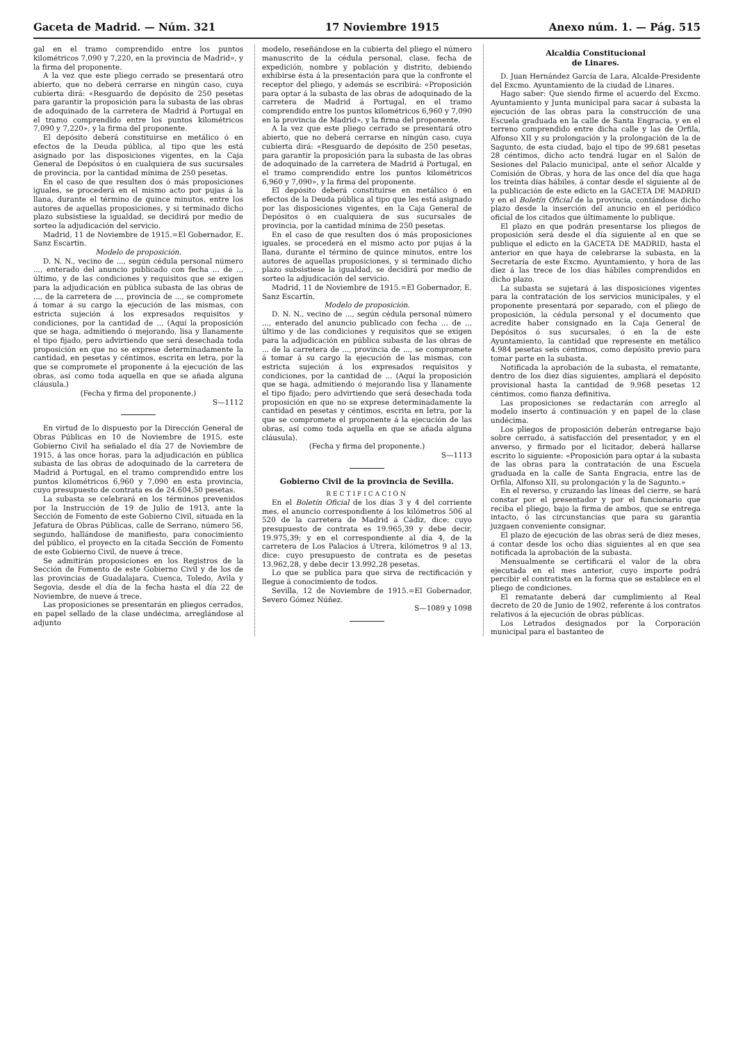Gaceta de Madrid. — Núm. 321 17 Noviembre 1915 Anexo núm. 1. — Pág. 515
gal en el tramo comprendido entre los puntos kilométricos 7,090 y 7,220, en la provincia de Madrid», y la firma del proponente.
A la vez que este pliego cerrado se presentará otro abierto, que no deberá cerrarse en ningún caso, cuya cubierta dirá: «Resguardo de depósito de 250 pesetas para garantir la proposición para la subasta de las obras de adoquinado de la carretera de Madrid á Portugal en el tramo comprendido entre los puntos kilométricos 7,090 y 7,220», y la firma del proponente.
El depósito deberá constituirse en metálico ó en efectos de la Deuda pública, al tipo que les está asignado por las disposiciones vigentes, en la Caja General de Depósitos ó en cualquiera de sus sucursales de provincia, por la cantidad mínima de 250 pesetas.
En el caso de que resulten dos ó más proposiciones iguales, se procederá en el mismo acto por pujas á la llana, durante el término de quince minutos, entre los autores de aquellas proposiciones, y si terminado dicho plazo subsistiese la igualdad, se decidirá por medio de sorteo la adjudicación del servicio.
Madrid, 11 de Noviembre de 1915.=El Gobernador, E. Sanz Escartín.
Modelo de proposición.
D. N. N., vecino de ..., según cédula personal número ..., enterado del anuncio publicado con fecha ... de ... último, y de las condiciones y requisitos que se exigen para la adjudicación en pública subasta de las obras de ..., de la carretera de ..., provincia de ..., se compromete á tomar á su cargo la ejecución de las mismas, con estricta sujeción á los expresados requisitos y condiciones, por la cantidad de ... (Aquí la proposición que se haga, admitiendo ó mejorando, lisa y llanamente el tipo fijado, pero advirtiendo que será desechada toda proposición en que no se exprese determinadamente la cantidad, en pesetas y céntimos, escrita en letra, por la que se compromete el proponente á la ejecución de las obras, así como toda aquella en que se añada alguna cláusula.)
(Fecha y firma del proponente.)
S—1112
En virtud de lo dispuesto por la Dirección General de Obras Públicas en 10 de Noviembre de 1915, este Gobierno Civil ha señalado el día 27 de Noviembre de 1915, á las once horas, para la adjudicación en pública subasta de las obras de adoquinado de la carretera de Madrid á Portugal, en el tramo comprendido entre los puntos kilométricos 6,960 y 7,090 en esta provincia, cuyo presupuesto de contrata es de 24.604,50 pesetas.
La subasta se celebrará en los términos prevenidos por la Instrucción de 19 de Julio de 1913, ante la Sección de Fomento de este Gobierno Civil, situada en la Jefatura de Obras Públicas, calle de Serrano, número 56, segundo, hallándose de manifiesto, para conocimiento del público, el proyecto en la citada Sección de Fomento de este Gobierno Civil, de nueve á trece.
Se admitirán proposiciones en los Registros de la Sección de Fomento de este Gobierno Civil y de los de las provincias de Guadalajara, Cuenca, Toledo, Avila y Segovia, desde el día de la fecha hasta el día 22 de Noviembre, de nueve á trece.
Las proposiciones se presentarán en pliegos cerrados, en papel sellado de la clase undécima, arreglándose al adjunto
modelo, reseñándose en la cubierta del pliego el número manuscrito de la cédula personal, clase, fecha de expedición, nombre y población y distrito, debiendo exhibirse ésta á la presentación para que la confronte el receptor del pliego, y además se escribirá: «Proposición para optar á la subasta de las obras de adoquinado de la carretera de Madrid á Portugal, en el tramo comprendido entre los puntos kilométricos 6,960 y 7,090 en la provincia de Madrid», y la firma del proponente.
A la vez que este pliego cerrado se presentará otro abierto, que no deberá cerrarse en ningún caso, cuya cubierta dirá: «Resguardo de depósito de 250 pesetas, para garantir la proposición para la subasta de las obras de adoquinado de la carretera de Madrid á Portugal, en el tramo comprendido entre los puntos kilométricos 6,960 y 7,090», y la firma del proponente.
El depósito deberá constituirse en metálico ó en efectos de la Deuda pública al tipo que les está asignado por las disposiciones vigentes, en la Caja General de Depósitos ó en cualquiera de sus sucursales de provincia, por la cantidad mínima de 250 pesetas.
En el caso de que resulten dos ó más proposiciones iguales, se procederá en el mismo acto por pujas á la llana, durante el término de quince minutos, entre los autores de aquellas proposiciones, y si terminado dicho plazo subsistiese la igualdad, se decidirá por medio de sorteo la adjudicación del servicio.
Madrid, 11 de Noviembre de 1915.=El Gobernador, E. Sanz Escartín.
Modelo de proposición.
D. N. N., vecino de ..., según cédula personal número ..., enterado del anuncio publicado con fecha ... de ... último y de las condiciones y requisitos que se exigen para la adjudicación en pública subasta de las obras de ... de la carretera de ..., provincia de ..., se compromete á tomar á su cargo la ejecución de las mismas, con estricta sujeción á los expresados requisitos y condiciones, por la cantidad de ... (Aquí la proposición que se haga, admitiendo ó mejorando lisa y llanamente el tipo fijado; pero advirtiendo que será desechada toda proposición en que no se exprese determinadamente la cantidad en pesetas y céntimos, escrita en letra, por la que se compromete el proponente á la ejecución de las obras, así como toda aquella en que se añada alguna cláusula).
(Fecha y firma del proponente.)
S—1113
Gobierno Civil de la provincia de Sevilla.
RECTIFICACIÓN
En el Boletín Oficial de los días 3 y 4 del corriente mes, el anuncio correspondiente á los kilómetros 506 al 520 de la carretera de Madrid á Cádiz, dice: cuyo presupuesto de contrata es 19.965,39 y debe decir, 19.975,39; y en el correspondiente al día 4, de la carretera de Los Palacios á Utrera, kilómetros 9 al 13, dice: cuyo presupuesto de contrata es de pesetas 13.962,28, y debe decir 13.992,28 pesetas.
Lo que se publica para que sirva de rectificación y llegue á conocimiento de todos.
Sevilla, 12 de Noviembre de 1915.=El Gobernador, Severo Gómez Núñez.
S—1089 y 1098
Alcaldía Constitucional
de Linares.
D. Juan Hernández García de Lara, Alcalde-Presidente del Excmo. Ayuntamiento de la ciudad de Linares.
Hago saber: Que siendo firme el acuerdo del Excmo. Ayuntamiento y Junta municipal para sacar á subasta la ejecución de las obras para la construcción de una Escuela graduada en la calle de Santa Engracia, y en el terreno comprendido entre dicha calle y las de Orfila, Alfonso XII y su prolongación y la prolongación de la de Sagunto, de esta ciudad, bajo el tipo de 99.681 pesetas 28 céntimos, dicho acto tendrá lugar en el Salón de Sesiones del Palacio municipal, ante el señor Alcalde y Comisión de Obras, y hora de las once del día que haga los treinta días hábiles, á contar desde el siguiente al de la publicación de este edicto en la GACETA DE MADRID y en el Boletín Oficial de la provincia, contándose dicho plazo desde la inserción del anuncio en el periódico oficial de los citados que últimamente lo publique.
El plazo en que podrán presentarse los pliegos de proposición será desde el día siguiente al en que se publique el edicto en la GACETA DE MADRID, hasta el anterior en que haya de celebrarse la subasta, en la Secretaría de este Excmo. Ayuntamiento, y hora de las diez á las trece de los días hábiles comprendidos en dicho plazo.
La subasta se sujetará á las disposiciones vigentes para la contratación de los servicios municipales, y el proponente presentará por separado, con el pliego de proposición, la cédula personal y el documento que acredite haber consignado en la Caja General de Depósitos ó sus sucursales, ó en la de este Ayuntamiento, la cantidad que represente en metálico 4.984 pesetas seis céntimos, como depósito previo para tomar parte en la subasta.
Notificada la aprobación de la subasta, el rematante, dentro de los diez días siguientes, ampliará el depósito provisional hasta la cantidad de 9.968 pesetas 12 céntimos, como fianza definitiva.
Las proposiciones se redactarán con arreglo al modelo inserto á continuación y en papel de la clase undécima.
Los pliegos de proposición deberán entregarse bajo sobre cerrado, á satisfacción del presentador, y en el anverso, y firmado por el licitador, deberá hallarse escrito lo siguiente: «Proposición para optar á la subasta de las obras para la contratación de una Escuela graduada en la calle de Santa Engracia, entre las de Orfila, Alfonso XII, su prolongación y la de Sagunto.»
En el reverso, y cruzando las líneas del cierre, se hará constar por el presentador y por el funcionario que reciba el pliego, bajo la firma de ambos, que se entrega intacto, ó las circunstancias que para su garantía juzgaen conveniente consignar.
El plazo de ejecución de las obras será de diez meses, á contar desde los ocho días siguientes al en que sea notificada la aprobación de la subasta.
Mensualmente se certificará el valor de la obra ejecutada en el mes anterior, cuyo importe podrá percibir el contratista en la forma que se establece en el pliego de condiciones.
El rematante deberá dar cumplimiento al Real decreto de 20 de Junio de 1902, referente á los contratos relativos á la ejecución de obras públicas.
Los Letrados designados por la Corporación municipal para el bastanteo de